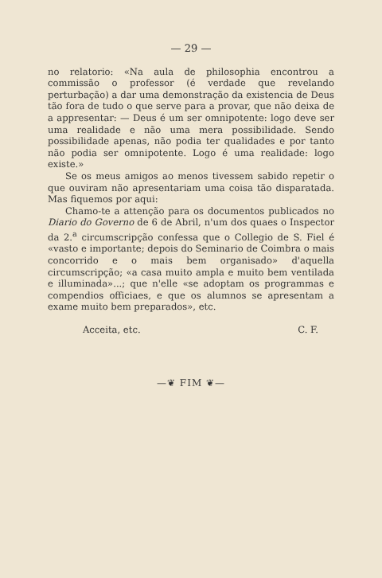— 29 —
no relatorio: «Na aula de philosophia encontrou a commissão o professor (é verdade que revelando perturbação) a dar uma demonstração da existencia de Deus tão fora de tudo o que serve para a provar, que não deixa de a appresentar: — Deus é um ser omnipotente: logo deve ser uma realidade e não uma mera possibilidade. Sendo possibilidade apenas, não podia ter qualidades e por tanto não podia ser omnipotente. Logo é uma realidade: logo existe.»
Se os meus amigos ao menos tivessem sabido repetir o que ouviram não apresentariam uma coisa tão disparatada. Mas fiquemos por aqui:
Chamo-te a attenção para os documentos publicados no Diario do Governo de 6 de Abril, n'um dos quaes o Inspector da 2.<sup>a</sup> circumscripção confessa que o Collegio de S. Fiel é «vasto e importante; depois do Seminario de Coimbra o mais concorrido e o mais bem organisado» d'aquella circumscripção; «a casa muito ampla e muito bem ventilada e illuminada»...; que n'elle «se adoptam os programmas e compendios officiaes, e que os alumnos se apresentam a exame muito bem preparados», etc.
Acceita, etc. C. F.
—❦ FIM ❦—